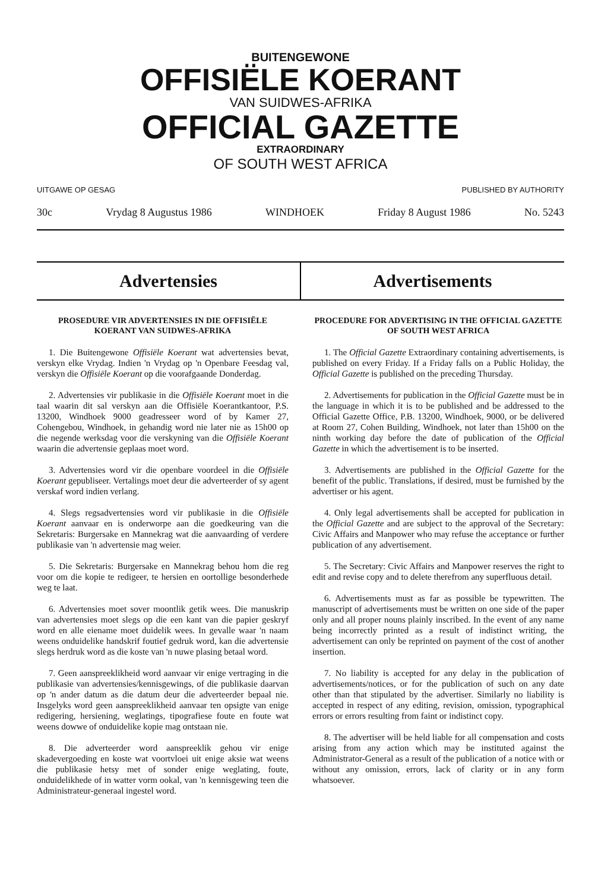BUITENGEWONE
OFFISIËLE KOERANT
VAN SUIDWES-AFRIKA
OFFICIAL GAZETTE
EXTRAORDINARY
OF SOUTH WEST AFRICA
UITGAWE OP GESAG PUBLISHED BY AUTHORITY
30c Vrydag 8 Augustus 1986 WINDHOEK Friday 8 August 1986 No. 5243
Advertensies Advertisements
PROSEDURE VIR ADVERTENSIES IN DIE OFFISIËLE KOERANT VAN SUIDWES-AFRIKA
1. Die Buitengewone Offisiële Koerant wat advertensies bevat, verskyn elke Vrydag. Indien 'n Vrydag op 'n Openbare Feesdag val, verskyn die Offisiële Koerant op die voorafgaande Donderdag.
2. Advertensies vir publikasie in die Offisiële Koerant moet in die taal waarin dit sal verskyn aan die Offisiële Koerantkantoor, P.S. 13200, Windhoek 9000 geadresseer word of by Kamer 27, Cohengebou, Windhoek, in gehandig word nie later nie as 15h00 op die negende werksdag voor die verskyning van die Offisiële Koerant waarin die advertensie geplaas moet word.
3. Advertensies word vir die openbare voordeel in die Offisiële Koerant gepubliseer. Vertalings moet deur die adverteerder of sy agent verskaf word indien verlang.
4. Slegs regsadvertensies word vir publikasie in die Offisiële Koerant aanvaar en is onderworpe aan die goedkeuring van die Sekretaris: Burgersake en Mannekrag wat die aanvaarding of verdere publikasie van 'n advertensie mag weier.
5. Die Sekretaris: Burgersake en Mannekrag behou hom die reg voor om die kopie te redigeer, te hersien en oortollige besonderhede weg te laat.
6. Advertensies moet sover moontlik getik wees. Die manuskrip van advertensies moet slegs op die een kant van die papier geskryf word en alle eiename moet duidelik wees. In gevalle waar 'n naam weens onduidelike handskrif foutief gedruk word, kan die advertensie slegs herdruk word as die koste van 'n nuwe plasing betaal word.
7. Geen aanspreeklikheid word aanvaar vir enige vertraging in die publikasie van advertensies/kennisgewings, of die publikasie daarvan op 'n ander datum as die datum deur die adverteerder bepaal nie. Insgelyks word geen aanspreeklikheid aanvaar ten opsigte van enige redigering, hersiening, weglatings, tipografiese foute en foute wat weens dowwe of onduidelike kopie mag ontstaan nie.
8. Die adverteerder word aanspreeklik gehou vir enige skadevergoeding en koste wat voortvloei uit enige aksie wat weens die publikasie hetsy met of sonder enige weglating, foute, onduidelikhede of in watter vorm ookal, van 'n kennisgewing teen die Administrateur-generaal ingestel word.
PROCEDURE FOR ADVERTISING IN THE OFFICIAL GAZETTE OF SOUTH WEST AFRICA
1. The Official Gazette Extraordinary containing advertisements, is published on every Friday. If a Friday falls on a Public Holiday, the Official Gazette is published on the preceding Thursday.
2. Advertisements for publication in the Official Gazette must be in the language in which it is to be published and be addressed to the Official Gazette Office, P.B. 13200, Windhoek, 9000, or be delivered at Room 27, Cohen Building, Windhoek, not later than 15h00 on the ninth working day before the date of publication of the Official Gazette in which the advertisement is to be inserted.
3. Advertisements are published in the Official Gazette for the benefit of the public. Translations, if desired, must be furnished by the advertiser or his agent.
4. Only legal advertisements shall be accepted for publication in the Official Gazette and are subject to the approval of the Secretary: Civic Affairs and Manpower who may refuse the acceptance or further publication of any advertisement.
5. The Secretary: Civic Affairs and Manpower reserves the right to edit and revise copy and to delete therefrom any superfluous detail.
6. Advertisements must as far as possible be typewritten. The manuscript of advertisements must be written on one side of the paper only and all proper nouns plainly inscribed. In the event of any name being incorrectly printed as a result of indistinct writing, the advertisement can only be reprinted on payment of the cost of another insertion.
7. No liability is accepted for any delay in the publication of advertisements/notices, or for the publication of such on any date other than that stipulated by the advertiser. Similarly no liability is accepted in respect of any editing, revision, omission, typographical errors or errors resulting from faint or indistinct copy.
8. The advertiser will be held liable for all compensation and costs arising from any action which may be instituted against the Administrator-General as a result of the publication of a notice with or without any omission, errors, lack of clarity or in any form whatsoever.